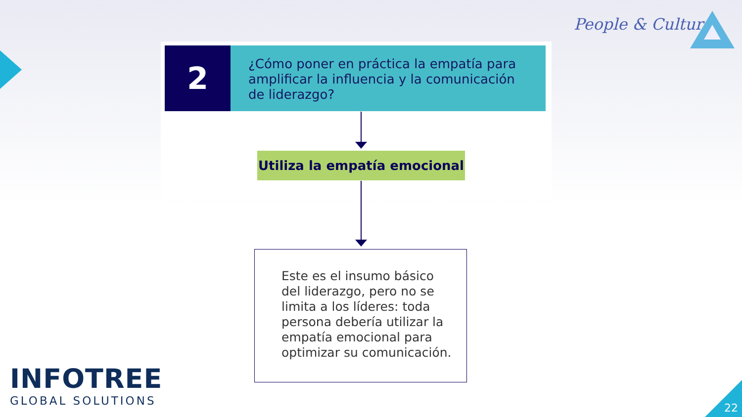People & Culture
2
¿Cómo poner en práctica la empatía para amplificar la influencia y la comunicación de liderazgo?
Utiliza la empatía emocional
Este es el insumo básico del liderazgo, pero no se limita a los líderes: toda persona debería utilizar la empatía emocional para optimizar su comunicación.
INFOTREE
GLOBAL SOLUTIONS
22